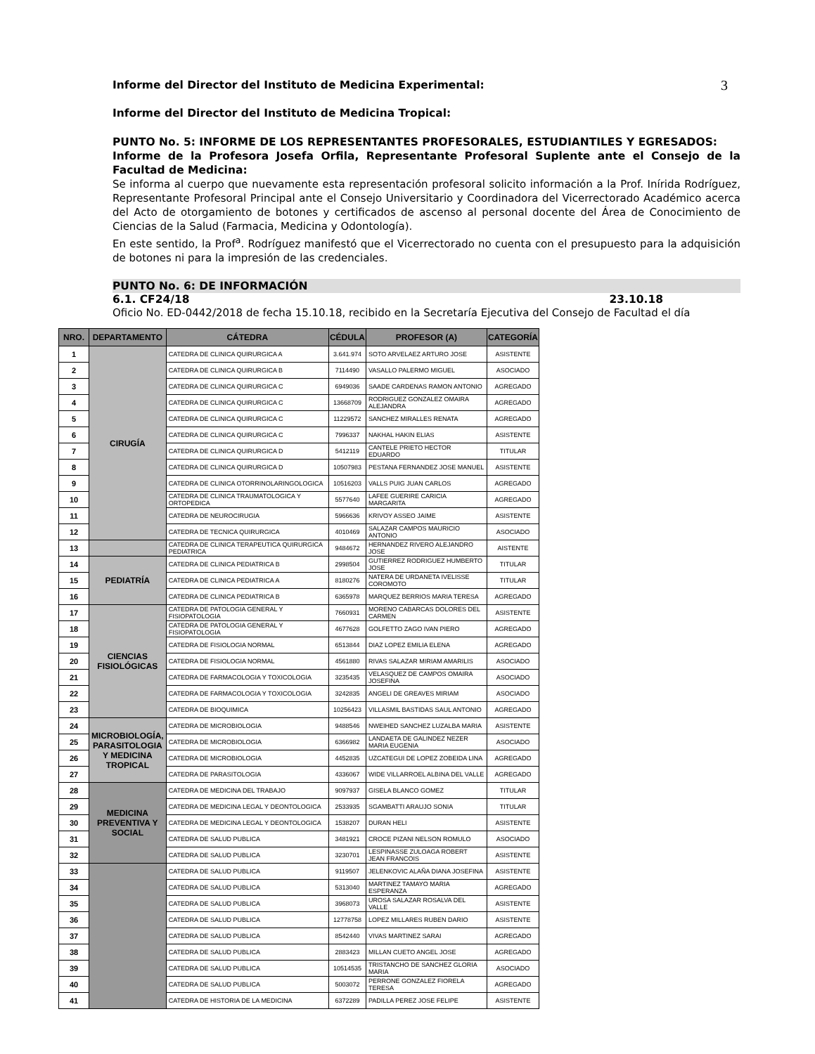3
Informe del Director del Instituto de Medicina Experimental:
Informe del Director del Instituto de Medicina Tropical:
PUNTO No. 5: INFORME DE LOS REPRESENTANTES PROFESORALES, ESTUDIANTILES Y EGRESADOS:
Informe de la Profesora Josefa Orfila, Representante Profesoral Suplente ante el Consejo de la Facultad de Medicina:
Se informa al cuerpo que nuevamente esta representación profesoral solicito información a la Prof. Inírida Rodríguez, Representante Profesoral Principal ante el Consejo Universitario y Coordinadora del Vicerrectorado Académico acerca del Acto de otorgamiento de botones y certificados de ascenso al personal docente del Área de Conocimiento de Ciencias de la Salud (Farmacia, Medicina y Odontología).
En este sentido, la Prof<sup>a</sup>. Rodríguez manifestó que el Vicerrectorado no cuenta con el presupuesto para la adquisición de botones ni para la impresión de las credenciales.
PUNTO No. 6: DE INFORMACIÓN
6.1. CF24/18 23.10.18
Oficio No. ED-0442/2018 de fecha 15.10.18, recibido en la Secretaría Ejecutiva del Consejo de Facultad el día
| NRO. | DEPARTAMENTO | CÁTEDRA | CÉDULA | PROFESOR (A) | CATEGORÍA |
| --- | --- | --- | --- | --- | --- |
| 1 | CIRUGÍA | CATEDRA DE CLINICA QUIRURGICA A | 3.641.974 | SOTO ARVELAEZ ARTURO JOSE | ASISTENTE |
| 2 | | CATEDRA DE CLINICA QUIRURGICA B | 7114490 | VASALLO PALERMO MIGUEL | ASOCIADO |
| 3 | | CATEDRA DE CLINICA QUIRURGICA C | 6949036 | SAADE CARDENAS RAMON ANTONIO | AGREGADO |
| 4 | | CATEDRA DE CLINICA QUIRURGICA C | 13668709 | RODRIGUEZ GONZALEZ OMAIRA ALEJANDRA | AGREGADO |
| 5 | | CATEDRA DE CLINICA QUIRURGICA C | 11229572 | SANCHEZ MIRALLES RENATA | AGREGADO |
| 6 | | CATEDRA DE CLINICA QUIRURGICA C | 7996337 | NAKHAL HAKIN ELIAS | ASISTENTE |
| 7 | | CATEDRA DE CLINICA QUIRURGICA D | 5412119 | CANTELE PRIETO HECTOR EDUARDO | TITULAR |
| 8 | | CATEDRA DE CLINICA QUIRURGICA D | 10507983 | PESTANA FERNANDEZ JOSE MANUEL | ASISTENTE |
| 9 | | CATEDRA DE CLINICA OTORRINOLARINGOLOGICA | 10516203 | VALLS PUIG JUAN CARLOS | AGREGADO |
| 10 | | CATEDRA DE CLINICA TRAUMATOLOGICA Y ORTOPEDICA | 5577640 | LAFEE GUERIRE CARICIA MARGARITA | AGREGADO |
| 11 | | CATEDRA DE NEUROCIRUGIA | 5966636 | KRIVOY ASSEO JAIME | ASISTENTE |
| 12 | | CATEDRA DE TECNICA QUIRURGICA | 4010469 | SALAZAR CAMPOS MAURICIO ANTONIO | ASOCIADO |
| 13 | | CATEDRA DE CLINICA TERAPEUTICA QUIRURGICA PEDIATRICA | 9484672 | HERNANDEZ RIVERO ALEJANDRO JOSE | AISTENTE |
| 14 | PEDIATRÍA | CATEDRA DE CLINICA PEDIATRICA B | 2998504 | GUTIERREZ RODRIGUEZ HUMBERTO JOSE | TITULAR |
| 15 | | CATEDRA DE CLINICA PEDIATRICA A | 8180276 | NATERA DE URDANETA IVELISSE COROMOTO | TITULAR |
| 16 | | CATEDRA DE CLINICA PEDIATRICA B | 6365978 | MARQUEZ BERRIOS MARIA TERESA | AGREGADO |
| 17 | CIENCIAS FISIOLÓGICAS | CATEDRA DE PATOLOGIA GENERAL Y FISIOPATOLOGIA | 7660931 | MORENO CABARCAS DOLORES DEL CARMEN | ASISTENTE |
| 18 | | CATEDRA DE PATOLOGIA GENERAL Y FISIOPATOLOGIA | 4677628 | GOLFETTO ZAGO IVAN PIERO | AGREGADO |
| 19 | | CATEDRA DE FISIOLOGIA NORMAL | 6513844 | DIAZ LOPEZ EMILIA ELENA | AGREGADO |
| 20 | | CATEDRA DE FISIOLOGIA NORMAL | 4561880 | RIVAS SALAZAR MIRIAM AMARILIS | ASOCIADO |
| 21 | | CATEDRA DE FARMACOLOGIA Y TOXICOLOGIA | 3235435 | VELASQUEZ DE CAMPOS OMAIRA JOSEFINA | ASOCIADO |
| 22 | | CATEDRA DE FARMACOLOGIA Y TOXICOLOGIA | 3242835 | ANGELI DE GREAVES MIRIAM | ASOCIADO |
| 23 | | CATEDRA DE BIOQUIMICA | 10256423 | VILLASMIL BASTIDAS SAUL ANTONIO | AGREGADO |
| 24 | MICROBIOLOGÍA, PARASITOLOGIA Y MEDICINA TROPICAL | CATEDRA DE MICROBIOLOGIA | 9488546 | NWEIHED SANCHEZ LUZALBA MARIA | ASISTENTE |
| 25 | | CATEDRA DE MICROBIOLOGIA | 6366982 | LANDAETA DE GALINDEZ NEZER MARIA EUGENIA | ASOCIADO |
| 26 | | CATEDRA DE MICROBIOLOGIA | 4452835 | UZCATEGUI DE LOPEZ ZOBEIDA LINA | AGREGADO |
| 27 | | CATEDRA DE PARASITOLOGIA | 4336067 | WIDE VILLARROEL ALBINA DEL VALLE | AGREGADO |
| 28 | MEDICINA PREVENTIVA Y SOCIAL | CATEDRA DE MEDICINA DEL TRABAJO | 9097937 | GISELA BLANCO GOMEZ | TITULAR |
| 29 | | CATEDRA DE MEDICINA LEGAL Y DEONTOLOGICA | 2533935 | SGAMBATTI ARAUJO SONIA | TITULAR |
| 30 | | CATEDRA DE MEDICINA LEGAL Y DEONTOLOGICA | 1538207 | DURAN HELI | ASISTENTE |
| 31 | | CATEDRA DE SALUD PUBLICA | 3481921 | CROCE PIZANI NELSON ROMULO | ASOCIADO |
| 32 | | CATEDRA DE SALUD PUBLICA | 3230701 | LESPINASSE ZULOAGA ROBERT JEAN FRANCOIS | ASISTENTE |
| 33 | | CATEDRA DE SALUD PUBLICA | 9119507 | JELENKOVIC ALAÑA DIANA JOSEFINA | ASISTENTE |
| 34 | | CATEDRA DE SALUD PUBLICA | 5313040 | MARTINEZ TAMAYO MARIA ESPERANZA | AGREGADO |
| 35 | | CATEDRA DE SALUD PUBLICA | 3968073 | UROSA SALAZAR ROSALVA DEL VALLE | ASISTENTE |
| 36 | | CATEDRA DE SALUD PUBLICA | 12778758 | LOPEZ MILLARES RUBEN DARIO | ASISTENTE |
| 37 | | CATEDRA DE SALUD PUBLICA | 8542440 | VIVAS MARTINEZ SARAI | AGREGADO |
| 38 | | CATEDRA DE SALUD PUBLICA | 2883423 | MILLAN CUETO ANGEL JOSE | AGREGADO |
| 39 | | CATEDRA DE SALUD PUBLICA | 10514535 | TRISTANCHO DE SANCHEZ GLORIA MARIA | ASOCIADO |
| 40 | | CATEDRA DE SALUD PUBLICA | 5003072 | PERRONE GONZALEZ FIORELA TERESA | AGREGADO |
| 41 | | CATEDRA DE HISTORIA DE LA MEDICINA | 6372289 | PADILLA PEREZ JOSE FELIPE | ASISTENTE |